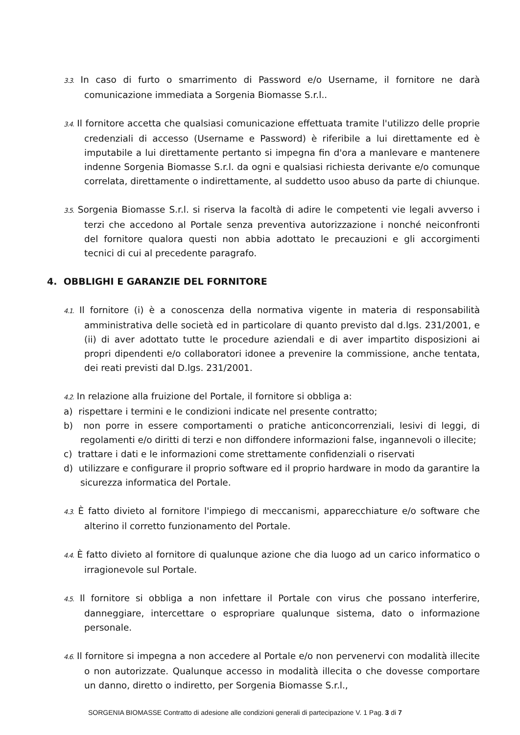3.3. In caso di furto o smarrimento di Password e/o Username, il fornitore ne darà comunicazione immediata a Sorgenia Biomasse S.r.l..
3.4. Il fornitore accetta che qualsiasi comunicazione effettuata tramite l'utilizzo delle proprie credenziali di accesso (Username e Password) è riferibile a lui direttamente ed è imputabile a lui direttamente pertanto si impegna fin d'ora a manlevare e mantenere indenne Sorgenia Biomasse S.r.l. da ogni e qualsiasi richiesta derivante e/o comunque correlata, direttamente o indirettamente, al suddetto usoo abuso da parte di chiunque.
3.5. Sorgenia Biomasse S.r.l. si riserva la facoltà di adire le competenti vie legali avverso i terzi che accedono al Portale senza preventiva autorizzazione i nonché neiconfronti del fornitore qualora questi non abbia adottato le precauzioni e gli accorgimenti tecnici di cui al precedente paragrafo.
4. OBBLIGHI E GARANZIE DEL FORNITORE
4.1. Il fornitore (i) è a conoscenza della normativa vigente in materia di responsabilità amministrativa delle società ed in particolare di quanto previsto dal d.lgs. 231/2001, e (ii) di aver adottato tutte le procedure aziendali e di aver impartito disposizioni ai propri dipendenti e/o collaboratori idonee a prevenire la commissione, anche tentata, dei reati previsti dal D.lgs. 231/2001.
4.2. In relazione alla fruizione del Portale, il fornitore si obbliga a:
a) rispettare i termini e le condizioni indicate nel presente contratto;
b) non porre in essere comportamenti o pratiche anticoncorrenziali, lesivi di leggi, di regolamenti e/o diritti di terzi e non diffondere informazioni false, ingannevoli o illecite;
c) trattare i dati e le informazioni come strettamente confidenziali o riservati
d) utilizzare e configurare il proprio software ed il proprio hardware in modo da garantire la sicurezza informatica del Portale.
4.3. È fatto divieto al fornitore l'impiego di meccanismi, apparecchiature e/o software che alterino il corretto funzionamento del Portale.
4.4. È fatto divieto al fornitore di qualunque azione che dia luogo ad un carico informatico o irragionevole sul Portale.
4.5. Il fornitore si obbliga a non infettare il Portale con virus che possano interferire, danneggiare, intercettare o espropriare qualunque sistema, dato o informazione personale.
4.6. Il fornitore si impegna a non accedere al Portale e/o non pervenervi con modalità illecite o non autorizzate. Qualunque accesso in modalità illecita o che dovesse comportare un danno, diretto o indiretto, per Sorgenia Biomasse S.r.l.,
SORGENIA BIOMASSE Contratto di adesione alle condizioni generali di partecipazione V. 1 Pag. 3 di 7